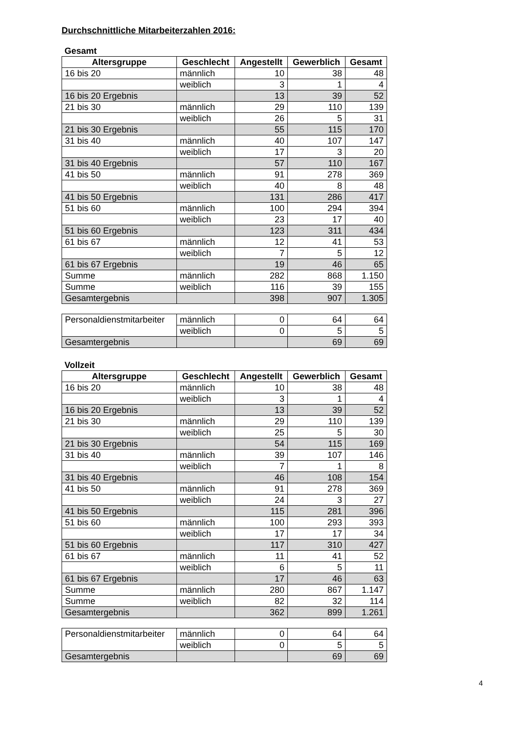Durchschnittliche Mitarbeiterzahlen 2016:
Gesamt
| Altersgruppe | Geschlecht | Angestellt | Gewerblich | Gesamt |
| --- | --- | --- | --- | --- |
| 16 bis 20 | männlich | 10 | 38 | 48 |
| | weiblich | 3 | 1 | 4 |
| 16 bis 20 Ergebnis | | 13 | 39 | 52 |
| 21 bis 30 | männlich | 29 | 110 | 139 |
| | weiblich | 26 | 5 | 31 |
| 21 bis 30 Ergebnis | | 55 | 115 | 170 |
| 31 bis 40 | männlich | 40 | 107 | 147 |
| | weiblich | 17 | 3 | 20 |
| 31 bis 40 Ergebnis | | 57 | 110 | 167 |
| 41 bis 50 | männlich | 91 | 278 | 369 |
| | weiblich | 40 | 8 | 48 |
| 41 bis 50 Ergebnis | | 131 | 286 | 417 |
| 51 bis 60 | männlich | 100 | 294 | 394 |
| | weiblich | 23 | 17 | 40 |
| 51 bis 60 Ergebnis | | 123 | 311 | 434 |
| 61 bis 67 | männlich | 12 | 41 | 53 |
| | weiblich | 7 | 5 | 12 |
| 61 bis 67 Ergebnis | | 19 | 46 | 65 |
| Summe | männlich | 282 | 868 | 1.150 |
| Summe | weiblich | 116 | 39 | 155 |
| Gesamtergebnis | | 398 | 907 | 1.305 |
| Personaldienstmitarbeiter | männlich | 0 | 64 | 64 |
| | weiblich | 0 | 5 | 5 |
| Gesamtergebnis | | | 69 | 69 |
Vollzeit
| Altersgruppe | Geschlecht | Angestellt | Gewerblich | Gesamt |
| --- | --- | --- | --- | --- |
| 16 bis 20 | männlich | 10 | 38 | 48 |
| | weiblich | 3 | 1 | 4 |
| 16 bis 20 Ergebnis | | 13 | 39 | 52 |
| 21 bis 30 | männlich | 29 | 110 | 139 |
| | weiblich | 25 | 5 | 30 |
| 21 bis 30 Ergebnis | | 54 | 115 | 169 |
| 31 bis 40 | männlich | 39 | 107 | 146 |
| | weiblich | 7 | 1 | 8 |
| 31 bis 40 Ergebnis | | 46 | 108 | 154 |
| 41 bis 50 | männlich | 91 | 278 | 369 |
| | weiblich | 24 | 3 | 27 |
| 41 bis 50 Ergebnis | | 115 | 281 | 396 |
| 51 bis 60 | männlich | 100 | 293 | 393 |
| | weiblich | 17 | 17 | 34 |
| 51 bis 60 Ergebnis | | 117 | 310 | 427 |
| 61 bis 67 | männlich | 11 | 41 | 52 |
| | weiblich | 6 | 5 | 11 |
| 61 bis 67 Ergebnis | | 17 | 46 | 63 |
| Summe | männlich | 280 | 867 | 1.147 |
| Summe | weiblich | 82 | 32 | 114 |
| Gesamtergebnis | | 362 | 899 | 1.261 |
| Personaldienstmitarbeiter | männlich | 0 | 64 | 64 |
| | weiblich | 0 | 5 | 5 |
| Gesamtergebnis | | | 69 | 69 |
4